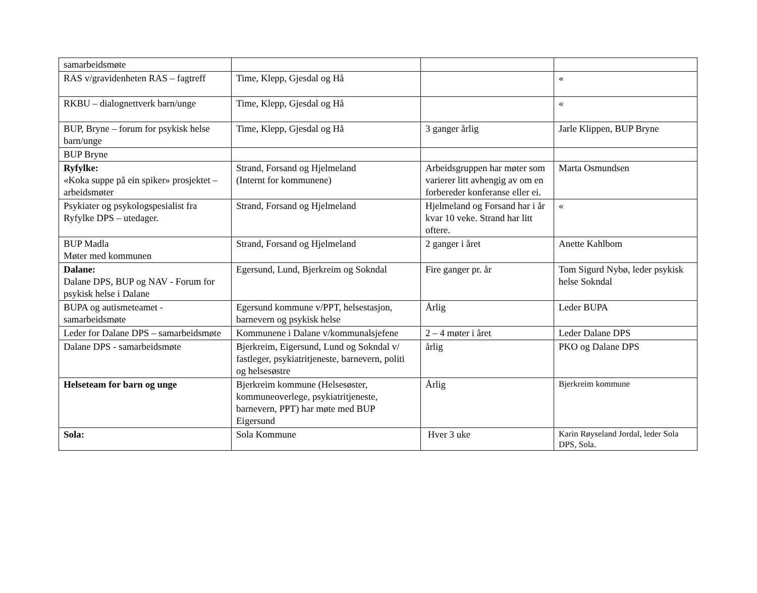| samarbeidsmøte | | | |
| RAS v/gravidenheten RAS – fagtreff | Time, Klepp, Gjesdal og Hå | | « |
| RKBU – dialognettverk barn/unge | Time, Klepp, Gjesdal og Hå | | « |
| BUP, Bryne – forum for psykisk helse barn/unge | Time, Klepp, Gjesdal og Hå | 3 ganger årlig | Jarle Klippen, BUP Bryne |
| BUP Bryne | | | |
| Ryfylke: «Koka suppe på ein spiker» prosjektet – arbeidsmøter | Strand, Forsand og Hjelmeland (Internt for kommunene) | Arbeidsgruppen har møter som varierer litt avhengig av om en forbereder konferanse eller ei. | Marta Osmundsen |
| Psykiater og psykologspesialist fra Ryfylke DPS – utedager. | Strand, Forsand og Hjelmeland | Hjelmeland og Forsand har i år kvar 10 veke. Strand har litt oftere. | « |
| BUP Madla Møter med kommunen | Strand, Forsand og Hjelmeland | 2 ganger i året | Anette Kahlbom |
| Dalane: Dalane DPS, BUP og NAV - Forum for psykisk helse i Dalane | Egersund, Lund, Bjerkreim og Sokndal | Fire ganger pr. år | Tom Sigurd Nybø, leder psykisk helse Sokndal |
| BUPA og autismeteamet - samarbeidsmøte | Egersund kommune v/PPT, helsestasjon, barnevern og psykisk helse | Årlig | Leder BUPA |
| Leder for Dalane DPS – samarbeidsmøte | Kommunene i Dalane v/kommunalsjefene | 2 – 4 møter i året | Leder Dalane DPS |
| Dalane DPS - samarbeidsmøte | Bjerkreim, Eigersund, Lund og Sokndal v/ fastleger, psykiatritjeneste, barnevern, politi og helsesøstre | årlig | PKO og Dalane DPS |
| Helseteam for barn og unge | Bjerkreim kommune (Helsesøster, kommuneoverlege, psykiatritjeneste, barnevern, PPT) har møte med BUP Eigersund | Årlig | Bjerkreim kommune |
| Sola: | Sola Kommune | Hver 3 uke | Karin Røyseland Jordal, leder Sola DPS, Sola. |